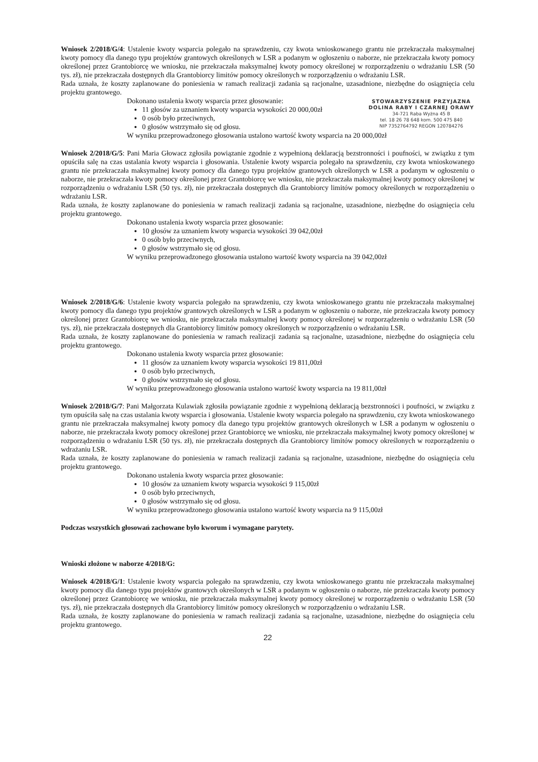Wniosek 2/2018/G/4: Ustalenie kwoty wsparcia polegało na sprawdzeniu, czy kwota wnioskowanego grantu nie przekraczała maksymalnej kwoty pomocy dla danego typu projektów grantowych określonych w LSR a podanym w ogłoszeniu o naborze, nie przekraczała kwoty pomocy określonej przez Grantobiorcę we wniosku, nie przekraczała maksymalnej kwoty pomocy określonej w rozporządzeniu o wdrażaniu LSR (50 tys. zł), nie przekraczała dostępnych dla Grantobiorcy limitów pomocy określonych w rozporządzeniu o wdrażaniu LSR.
Rada uznała, że koszty zaplanowane do poniesienia w ramach realizacji zadania są racjonalne, uzasadnione, niezbędne do osiągnięcia celu projektu grantowego.
STOWARZYSZENIE PRZYJAZNA DOLINA RABY I CZARNEJ ORAWY
34-721 Raba Wyżna 45 B
tel. 18 26 78 648 kom. 500 475 840
NIP 7352764792 REGON 120784276
Dokonano ustalenia kwoty wsparcia przez głosowanie:
11 głosów za uznaniem kwoty wsparcia wysokości 20 000,00zł
0 osób było przeciwnych,
0 głosów wstrzymało się od głosu.
W wyniku przeprowadzonego głosowania ustalono wartość kwoty wsparcia na 20 000,00zł
Wniosek 2/2018/G/5: Pani Maria Głowacz zgłosiła powiązanie zgodnie z wypełnioną deklaracją bezstronności i poufności, w związku z tym opuściła salę na czas ustalania kwoty wsparcia i głosowania. Ustalenie kwoty wsparcia polegało na sprawdzeniu, czy kwota wnioskowanego grantu nie przekraczała maksymalnej kwoty pomocy dla danego typu projektów grantowych określonych w LSR a podanym w ogłoszeniu o naborze, nie przekraczała kwoty pomocy określonej przez Grantobiorcę we wniosku, nie przekraczała maksymalnej kwoty pomocy określonej w rozporządzeniu o wdrażaniu LSR (50 tys. zł), nie przekraczała dostępnych dla Grantobiorcy limitów pomocy określonych w rozporządzeniu o wdrażaniu LSR.
Rada uznała, że koszty zaplanowane do poniesienia w ramach realizacji zadania są racjonalne, uzasadnione, niezbędne do osiągnięcia celu projektu grantowego.
Dokonano ustalenia kwoty wsparcia przez głosowanie:
10 głosów za uznaniem kwoty wsparcia wysokości 39 042,00zł
0 osób było przeciwnych,
0 głosów wstrzymało się od głosu.
W wyniku przeprowadzonego głosowania ustalono wartość kwoty wsparcia na 39 042,00zł
Wniosek 2/2018/G/6: Ustalenie kwoty wsparcia polegało na sprawdzeniu, czy kwota wnioskowanego grantu nie przekraczała maksymalnej kwoty pomocy dla danego typu projektów grantowych określonych w LSR a podanym w ogłoszeniu o naborze, nie przekraczała kwoty pomocy określonej przez Grantobiorcę we wniosku, nie przekraczała maksymalnej kwoty pomocy określonej w rozporządzeniu o wdrażaniu LSR (50 tys. zł), nie przekraczała dostępnych dla Grantobiorcy limitów pomocy określonych w rozporządzeniu o wdrażaniu LSR.
Rada uznała, że koszty zaplanowane do poniesienia w ramach realizacji zadania są racjonalne, uzasadnione, niezbędne do osiągnięcia celu projektu grantowego.
Dokonano ustalenia kwoty wsparcia przez głosowanie:
11 głosów za uznaniem kwoty wsparcia wysokości 19 811,00zł
0 osób było przeciwnych,
0 głosów wstrzymało się od głosu.
W wyniku przeprowadzonego głosowania ustalono wartość kwoty wsparcia na 19 811,00zł
Wniosek 2/2018/G/7: Pani Małgorzata Kulawiak zgłosiła powiązanie zgodnie z wypełnioną deklaracją bezstronności i poufności, w związku z tym opuściła salę na czas ustalania kwoty wsparcia i głosowania. Ustalenie kwoty wsparcia polegało na sprawdzeniu, czy kwota wnioskowanego grantu nie przekraczała maksymalnej kwoty pomocy dla danego typu projektów grantowych określonych w LSR a podanym w ogłoszeniu o naborze, nie przekraczała kwoty pomocy określonej przez Grantobiorcę we wniosku, nie przekraczała maksymalnej kwoty pomocy określonej w rozporządzeniu o wdrażaniu LSR (50 tys. zł), nie przekraczała dostępnych dla Grantobiorcy limitów pomocy określonych w rozporządzeniu o wdrażaniu LSR.
Rada uznała, że koszty zaplanowane do poniesienia w ramach realizacji zadania są racjonalne, uzasadnione, niezbędne do osiągnięcia celu projektu grantowego.
Dokonano ustalenia kwoty wsparcia przez głosowanie:
10 głosów za uznaniem kwoty wsparcia wysokości 9 115,00zł
0 osób było przeciwnych,
0 głosów wstrzymało się od głosu.
W wyniku przeprowadzonego głosowania ustalono wartość kwoty wsparcia na 9 115,00zł
Podczas wszystkich głosowań zachowane było kworum i wymagane parytety.
Wnioski złożone w naborze 4/2018/G:
Wniosek 4/2018/G/1: Ustalenie kwoty wsparcia polegało na sprawdzeniu, czy kwota wnioskowanego grantu nie przekraczała maksymalnej kwoty pomocy dla danego typu projektów grantowych określonych w LSR a podanym w ogłoszeniu o naborze, nie przekraczała kwoty pomocy określonej przez Grantobiorcę we wniosku, nie przekraczała maksymalnej kwoty pomocy określonej w rozporządzeniu o wdrażaniu LSR (50 tys. zł), nie przekraczała dostępnych dla Grantobiorcy limitów pomocy określonych w rozporządzeniu o wdrażaniu LSR.
Rada uznała, że koszty zaplanowane do poniesienia w ramach realizacji zadania są racjonalne, uzasadnione, niezbędne do osiągnięcia celu projektu grantowego.
22